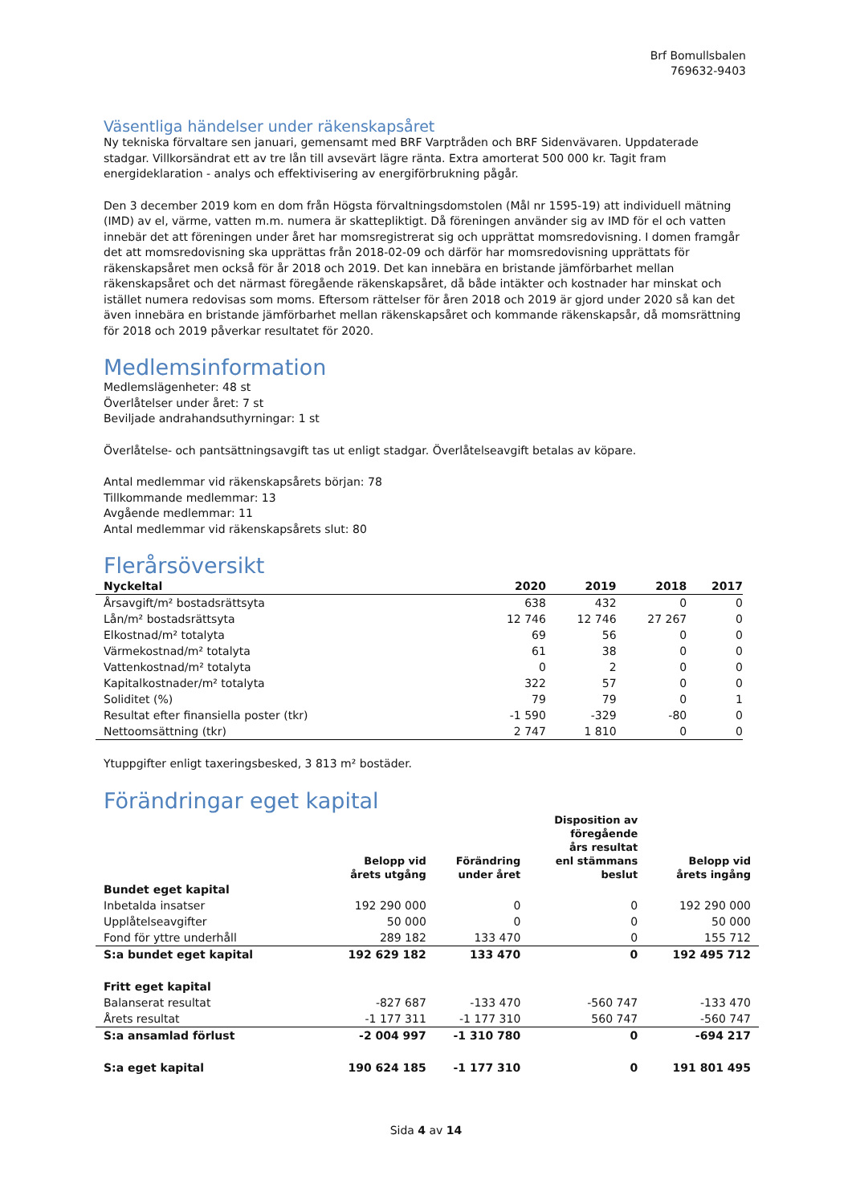Brf Bomullsbalen
769632-9403
Väsentliga händelser under räkenskapsåret
Ny tekniska förvaltare sen januari, gemensamt med BRF Varptråden och BRF Sidenvävaren. Uppdaterade stadgar. Villkorsändrat ett av tre lån till avsevärt lägre ränta. Extra amorterat 500 000 kr. Tagit fram energideklaration - analys och effektivisering av energiförbrukning pågår.
Den 3 december 2019 kom en dom från Högsta förvaltningsdomstolen (Mål nr 1595-19) att individuell mätning (IMD) av el, värme, vatten m.m. numera är skattepliktigt. Då föreningen använder sig av IMD för el och vatten innebär det att föreningen under året har momsregistrerat sig och upprättat momsredovisning. I domen framgår det att momsredovisning ska upprättas från 2018-02-09 och därför har momsredovisning upprättats för räkenskapsåret men också för år 2018 och 2019. Det kan innebära en bristande jämförbarhet mellan räkenskapsåret och det närmast föregående räkenskapsåret, då både intäkter och kostnader har minskat och istället numera redovisas som moms. Eftersom rättelser för åren 2018 och 2019 är gjord under 2020 så kan det även innebära en bristande jämförbarhet mellan räkenskapsåret och kommande räkenskapsår, då momsrättning för 2018 och 2019 påverkar resultatet för 2020.
Medlemsinformation
Medlemslägenheter: 48 st
Överlåtelser under året: 7 st
Beviljade andrahandsuthyrningar: 1 st
Överlåtelse- och pantsättningsavgift tas ut enligt stadgar. Överlåtelseavgift betalas av köpare.
Antal medlemmar vid räkenskapsårets början: 78
Tillkommande medlemmar: 13
Avgående medlemmar: 11
Antal medlemmar vid räkenskapsårets slut: 80
Flerårsöversikt
| Nyckeltal | 2020 | 2019 | 2018 | 2017 |
| --- | --- | --- | --- | --- |
| Årsavgift/m² bostadsrättsyta | 638 | 432 | 0 | 0 |
| Lån/m² bostadsrättsyta | 12 746 | 12 746 | 27 267 | 0 |
| Elkostnad/m² totalyta | 69 | 56 | 0 | 0 |
| Värmekostnad/m² totalyta | 61 | 38 | 0 | 0 |
| Vattenkostnad/m² totalyta | 0 | 2 | 0 | 0 |
| Kapitalkostnader/m² totalyta | 322 | 57 | 0 | 0 |
| Soliditet (%) | 79 | 79 | 0 | 1 |
| Resultat efter finansiella poster (tkr) | -1 590 | -329 | -80 | 0 |
| Nettoomsättning (tkr) | 2 747 | 1 810 | 0 | 0 |
Ytuppgifter enligt taxeringsbesked, 3 813 m² bostäder.
Förändringar eget kapital
| | Belopp vid årets utgång | Förändring under året | Disposition av föregående års resultat enl stämmans beslut | Belopp vid årets ingång |
| --- | --- | --- | --- | --- |
| Bundet eget kapital | | | | |
| Inbetalda insatser | 192 290 000 | 0 | 0 | 192 290 000 |
| Upplåtelseavgifter | 50 000 | 0 | 0 | 50 000 |
| Fond för yttre underhåll | 289 182 | 133 470 | 0 | 155 712 |
| S:a bundet eget kapital | 192 629 182 | 133 470 | 0 | 192 495 712 |
| Fritt eget kapital | | | | |
| Balanserat resultat | -827 687 | -133 470 | -560 747 | -133 470 |
| Årets resultat | -1 177 311 | -1 177 310 | 560 747 | -560 747 |
| S:a ansamlad förlust | -2 004 997 | -1 310 780 | 0 | -694 217 |
| S:a eget kapital | 190 624 185 | -1 177 310 | 0 | 191 801 495 |
Sida 4 av 14